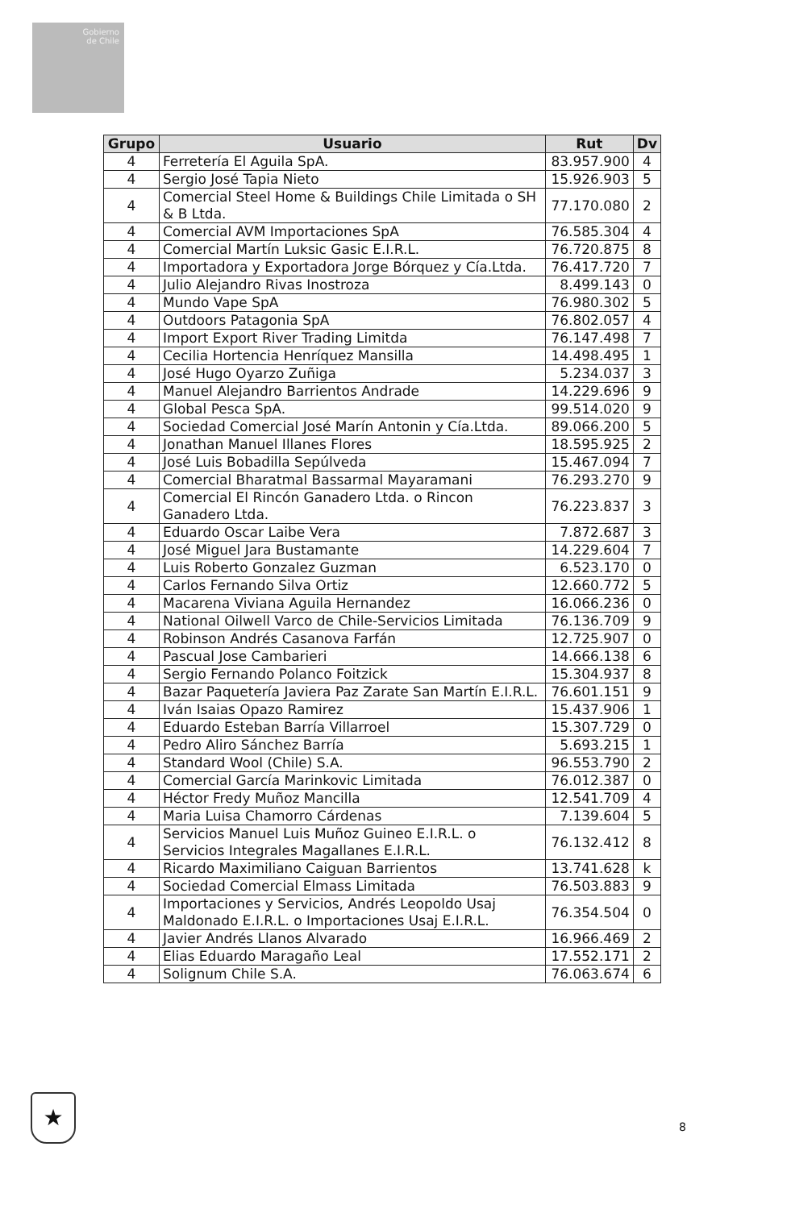Gobierno
de Chile
| Grupo | Usuario | Rut | Dv |
| --- | --- | --- | --- |
| 4 | Ferretería El Aguila SpA. | 83.957.900 | 4 |
| 4 | Sergio José Tapia Nieto | 15.926.903 | 5 |
| 4 | Comercial Steel Home & Buildings Chile Limitada o SH & B Ltda. | 77.170.080 | 2 |
| 4 | Comercial AVM Importaciones SpA | 76.585.304 | 4 |
| 4 | Comercial Martín Luksic Gasic E.I.R.L. | 76.720.875 | 8 |
| 4 | Importadora y Exportadora Jorge Bórquez y Cía.Ltda. | 76.417.720 | 7 |
| 4 | Julio Alejandro Rivas Inostroza | 8.499.143 | 0 |
| 4 | Mundo Vape SpA | 76.980.302 | 5 |
| 4 | Outdoors Patagonia SpA | 76.802.057 | 4 |
| 4 | Import Export River Trading Limitda | 76.147.498 | 7 |
| 4 | Cecilia Hortencia Henríquez Mansilla | 14.498.495 | 1 |
| 4 | José Hugo Oyarzo Zuñiga | 5.234.037 | 3 |
| 4 | Manuel Alejandro Barrientos Andrade | 14.229.696 | 9 |
| 4 | Global Pesca SpA. | 99.514.020 | 9 |
| 4 | Sociedad Comercial José Marín Antonin y Cía.Ltda. | 89.066.200 | 5 |
| 4 | Jonathan Manuel Illanes Flores | 18.595.925 | 2 |
| 4 | José Luis Bobadilla Sepúlveda | 15.467.094 | 7 |
| 4 | Comercial Bharatmal Bassarmal Mayaramani | 76.293.270 | 9 |
| 4 | Comercial El Rincón Ganadero Ltda. o Rincon Ganadero Ltda. | 76.223.837 | 3 |
| 4 | Eduardo Oscar Laibe Vera | 7.872.687 | 3 |
| 4 | José Miguel Jara Bustamante | 14.229.604 | 7 |
| 4 | Luis Roberto Gonzalez Guzman | 6.523.170 | 0 |
| 4 | Carlos Fernando Silva Ortiz | 12.660.772 | 5 |
| 4 | Macarena Viviana Aguila Hernandez | 16.066.236 | 0 |
| 4 | National Oilwell Varco de Chile-Servicios Limitada | 76.136.709 | 9 |
| 4 | Robinson Andrés Casanova Farfán | 12.725.907 | 0 |
| 4 | Pascual Jose Cambarieri | 14.666.138 | 6 |
| 4 | Sergio Fernando Polanco Foitzick | 15.304.937 | 8 |
| 4 | Bazar Paquetería Javiera Paz Zarate San Martín E.I.R.L. | 76.601.151 | 9 |
| 4 | Iván Isaias Opazo Ramirez | 15.437.906 | 1 |
| 4 | Eduardo Esteban Barría Villarroel | 15.307.729 | 0 |
| 4 | Pedro Aliro Sánchez Barría | 5.693.215 | 1 |
| 4 | Standard Wool (Chile) S.A. | 96.553.790 | 2 |
| 4 | Comercial García Marinkovic Limitada | 76.012.387 | 0 |
| 4 | Héctor Fredy Muñoz Mancilla | 12.541.709 | 4 |
| 4 | Maria Luisa Chamorro Cárdenas | 7.139.604 | 5 |
| 4 | Servicios Manuel Luis Muñoz Guineo E.I.R.L. o Servicios Integrales Magallanes E.I.R.L. | 76.132.412 | 8 |
| 4 | Ricardo Maximiliano Caiguan Barrientos | 13.741.628 | k |
| 4 | Sociedad Comercial Elmass Limitada | 76.503.883 | 9 |
| 4 | Importaciones y Servicios, Andrés Leopoldo Usaj Maldonado E.I.R.L. o Importaciones Usaj E.I.R.L. | 76.354.504 | 0 |
| 4 | Javier Andrés Llanos Alvarado | 16.966.469 | 2 |
| 4 | Elias Eduardo Maragaño Leal | 17.552.171 | 2 |
| 4 | Solignum Chile S.A. | 76.063.674 | 6 |
★
8